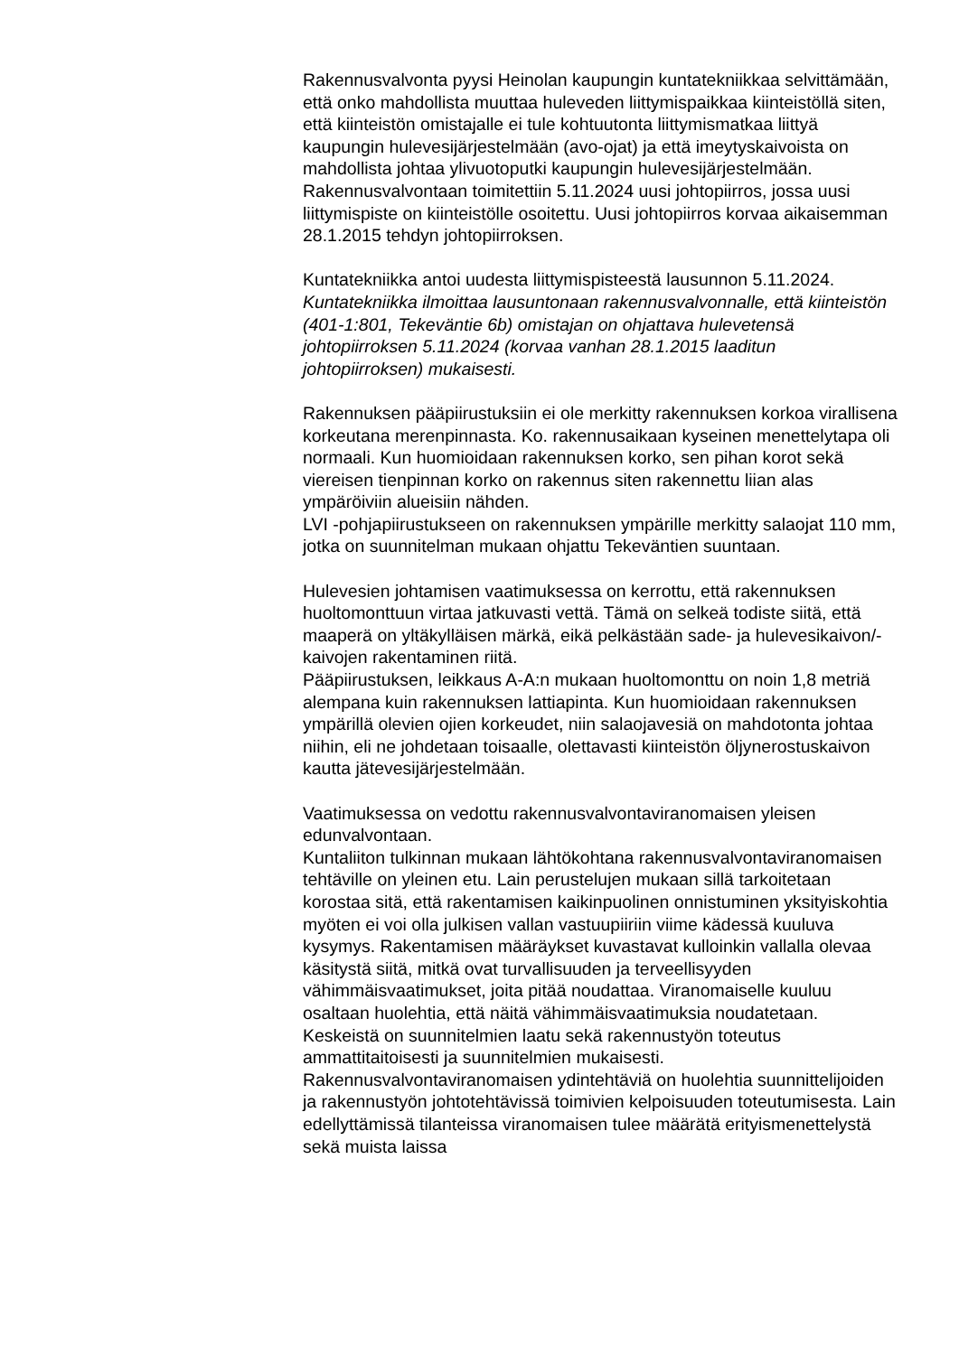Rakennusvalvonta pyysi Heinolan kaupungin kuntatekniikkaa selvittämään, että onko mahdollista muuttaa huleveden liittymispaikkaa kiinteistöllä siten, että kiinteistön omistajalle ei tule kohtuutonta liittymismatkaa liittyä kaupungin hulevesijärjestelmään (avo-ojat) ja että imeytyskaivoista on mahdollista johtaa ylivuotoputki kaupungin hulevesijärjestelmään. Rakennusvalvontaan toimitettiin 5.11.2024 uusi johtopiirros, jossa uusi liittymispiste on kiinteistölle osoitettu. Uusi johtopiirros korvaa aikaisemman 28.1.2015 tehdyn johtopiirroksen.
Kuntatekniikka antoi uudesta liittymispisteestä lausunnon 5.11.2024. Kuntatekniikka ilmoittaa lausuntonaan rakennusvalvonnalle, että kiinteistön (401-1:801, Tekeväntie 6b) omistajan on ohjattava hulevetensä johtopiirroksen 5.11.2024 (korvaa vanhan 28.1.2015 laaditun johtopiirroksen) mukaisesti.
Rakennuksen pääpiirustuksiin ei ole merkitty rakennuksen korkoa virallisena korkeutana merenpinnasta. Ko. rakennusaikaan kyseinen menettelytapa oli normaali. Kun huomioidaan rakennuksen korko, sen pihan korot sekä viereisen tienpinnan korko on rakennus siten rakennettu liian alas ympäröiviin alueisiin nähden.
LVI -pohjapiirustukseen on rakennuksen ympärille merkitty salaojat 110 mm, jotka on suunnitelman mukaan ohjattu Tekeväntien suuntaan.
Hulevesien johtamisen vaatimuksessa on kerrottu, että rakennuksen huoltomonttuun virtaa jatkuvasti vettä. Tämä on selkeä todiste siitä, että maaperä on yltäkylläisen märkä, eikä pelkästään sade- ja hulevesikaivon/-kaivojen rakentaminen riitä.
Pääpiirustuksen, leikkaus A-A:n mukaan huoltomonttu on noin 1,8 metriä alempana kuin rakennuksen lattiapinta. Kun huomioidaan rakennuksen ympärillä olevien ojien korkeudet, niin salaojavesiä on mahdotonta johtaa niihin, eli ne johdetaan toisaalle, olettavasti kiinteistön öljynerostuskaivon kautta jätevesijärjestelmään.
Vaatimuksessa on vedottu rakennusvalvontaviranomaisen yleisen edunvalvontaan.
Kuntaliiton tulkinnan mukaan lähtökohtana rakennusvalvontaviranomaisen tehtäville on yleinen etu. Lain perustelujen mukaan sillä tarkoitetaan korostaa sitä, että rakentamisen kaikinpuolinen onnistuminen yksityiskohtia myöten ei voi olla julkisen vallan vastuupiiriin viime kädessä kuuluva kysymys. Rakentamisen määräykset kuvastavat kulloinkin vallalla olevaa käsitystä siitä, mitkä ovat turvallisuuden ja terveellisyyden vähimmäisvaatimukset, joita pitää noudattaa. Viranomaiselle kuuluu osaltaan huolehtia, että näitä vähimmäisvaatimuksia noudatetaan. Keskeistä on suunnitelmien laatu sekä rakennustyön toteutus ammattitaitoisesti ja suunnitelmien mukaisesti.
Rakennusvalvontaviranomaisen ydintehtäviä on huolehtia suunnittelijoiden ja rakennustyön johtotehtävissä toimivien kelpoisuuden toteutumisesta. Lain edellyttämissä tilanteissa viranomaisen tulee määrätä erityismenettelystä sekä muista laissa